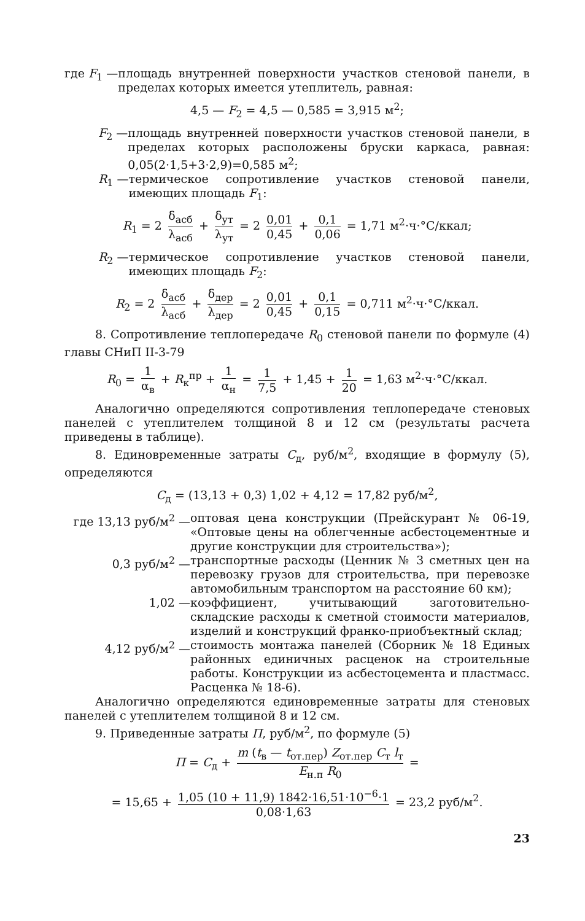где F<sub>1</sub> — площадь внутренней поверхности участков стеновой панели, в пределах которых имеется утеплитель, равная:
4,5 — F<sub>2</sub> = 4,5 — 0,585 = 3,915 м<sup>2</sup>;
F<sub>2</sub> — площадь внутренней поверхности участков стеновой панели, в пределах которых расположены бруски каркаса, равная: 0,05(2·1,5+3·2,9)=0,585 м<sup>2</sup>;
R<sub>1</sub> — термическое сопротивление участков стеновой панели, имеющих площадь F<sub>1</sub>:
R<sub>1</sub> = 2 δ<sub>асб</sub> λ<sub>асб</sub> + δ<sub>ут</sub> λ<sub>ут</sub> = 2 0,01 0,45 + 0,1 0,06 = 1,71 м<sup>2</sup>·ч·°С/ккал;
R<sub>2</sub> — термическое сопротивление участков стеновой панели, имеющих площадь F<sub>2</sub>:
R<sub>2</sub> = 2 δ<sub>асб</sub> λ<sub>асб</sub> + δ<sub>дер</sub> λ<sub>дер</sub> = 2 0,01 0,45 + 0,1 0,15 = 0,711 м<sup>2</sup>·ч·°С/ккал.
8. Сопротивление теплопередаче R<sub>0</sub> стеновой панели по формуле (4) главы СНиП II-3-79
R<sub>0</sub> = 1 α<sub>в</sub> + R<sub>к</sub><sup>пр</sup> + 1 α<sub>н</sub> = 1 7,5 + 1,45 + 1 20 = 1,63 м<sup>2</sup>·ч·°С/ккал.
Аналогично определяются сопротивления теплопередаче стеновых панелей с утеплителем толщиной 8 и 12 см (результаты расчета приведены в таблице).
8. Единовременные затраты С<sub>д</sub>, руб/м<sup>2</sup>, входящие в формулу (5), определяются
С<sub>д</sub> = (13,13 + 0,3) 1,02 + 4,12 = 17,82 руб/м<sup>2</sup>,
где 13,13 руб/м<sup>2</sup> — оптовая цена конструкции (Прейскурант № 06-19, «Оптовые цены на облегченные асбестоцементные и другие конструкции для строительства»);
0,3 руб/м<sup>2</sup> — транспортные расходы (Ценник № 3 сметных цен на перевозку грузов для строительства, при перевозке автомобильным транспортом на расстояние 60 км);
1,02 — коэффициент, учитывающий заготовительно-складские расходы к сметной стоимости материалов, изделий и конструкций франко-приобъектный склад;
4,12 руб/м<sup>2</sup> — стоимость монтажа панелей (Сборник № 18 Единых районных единичных расценок на строительные работы. Конструкции из асбестоцемента и пластмасс. Расценка № 18-6).
Аналогично определяются единовременные затраты для стеновых панелей с утеплителем толщиной 8 и 12 см.
9. Приведенные затраты П, руб/м<sup>2</sup>, по формуле (5)
П = С<sub>д</sub> + m (t<sub>в</sub> — t<sub>от.пер</sub>) Z<sub>от.пер</sub> С<sub>т</sub> l<sub>т</sub> Е<sub>н.п</sub> R<sub>0</sub> =
= 15,65 + 1,05 (10 + 11,9) 1842·16,51·10<sup>−6</sup>·1 0,08·1,63 = 23,2 руб/м<sup>2</sup>.
23